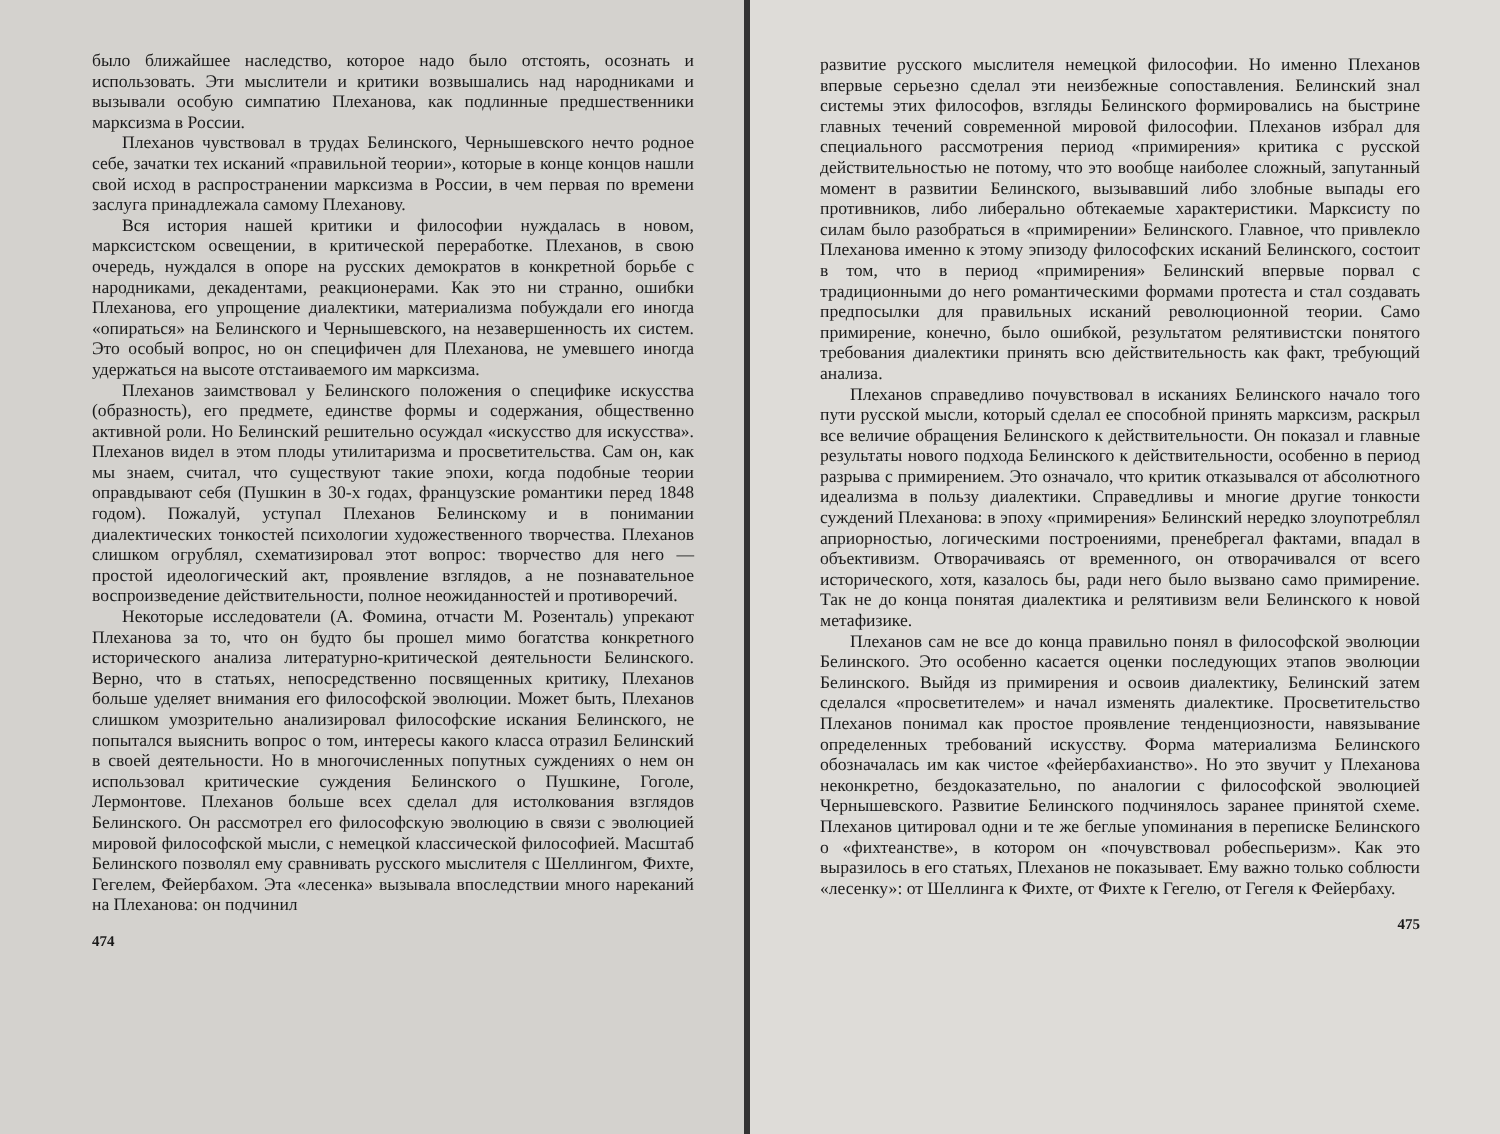было ближайшее наследство, которое надо было отстоять, осознать и использовать. Эти мыслители и критики возвышались над народниками и вызывали особую симпатию Плеханова, как подлинные предшественники марксизма в России.
Плеханов чувствовал в трудах Белинского, Чернышевского нечто родное себе, зачатки тех исканий «правильной теории», которые в конце концов нашли свой исход в распространении марксизма в России, в чем первая по времени заслуга принадлежала самому Плеханову.
Вся история нашей критики и философии нуждалась в новом, марксистском освещении, в критической переработке. Плеханов, в свою очередь, нуждался в опоре на русских демократов в конкретной борьбе с народниками, декадентами, реакционерами. Как это ни странно, ошибки Плеханова, его упрощение диалектики, материализма побуждали его иногда «опираться» на Белинского и Чернышевского, на незавершенность их систем. Это особый вопрос, но он специфичен для Плеханова, не умевшего иногда удержаться на высоте отстаиваемого им марксизма.
Плеханов заимствовал у Белинского положения о специфике искусства (образность), его предмете, единстве формы и содержания, общественно активной роли. Но Белинский решительно осуждал «искусство для искусства». Плеханов видел в этом плоды утилитаризма и просветительства. Сам он, как мы знаем, считал, что существуют такие эпохи, когда подобные теории оправдывают себя (Пушкин в 30-х годах, французские романтики перед 1848 годом). Пожалуй, уступал Плеханов Белинскому и в понимании диалектических тонкостей психологии художественного творчества. Плеханов слишком огрублял, схематизировал этот вопрос: творчество для него — простой идеологический акт, проявление взглядов, а не познавательное воспроизведение действительности, полное неожиданностей и противоречий.
Некоторые исследователи (А. Фомина, отчасти М. Розенталь) упрекают Плеханова за то, что он будто бы прошел мимо богатства конкретного исторического анализа литературно-критической деятельности Белинского. Верно, что в статьях, непосредственно посвященных критику, Плеханов больше уделяет внимания его философской эволюции. Может быть, Плеханов слишком умозрительно анализировал философские искания Белинского, не попытался выяснить вопрос о том, интересы какого класса отразил Белинский в своей деятельности. Но в многочисленных попутных суждениях о нем он использовал критические суждения Белинского о Пушкине, Гоголе, Лермонтове. Плеханов больше всех сделал для истолкования взглядов Белинского. Он рассмотрел его философскую эволюцию в связи с эволюцией мировой философской мысли, с немецкой классической философией. Масштаб Белинского позволял ему сравнивать русского мыслителя с Шеллингом, Фихте, Гегелем, Фейербахом. Эта «лесенка» вызывала впоследствии много нареканий на Плеханова: он подчинил
474
развитие русского мыслителя немецкой философии. Но именно Плеханов впервые серьезно сделал эти неизбежные сопоставления. Белинский знал системы этих философов, взгляды Белинского формировались на быстрине главных течений современной мировой философии. Плеханов избрал для специального рассмотрения период «примирения» критика с русской действительностью не потому, что это вообще наиболее сложный, запутанный момент в развитии Белинского, вызывавший либо злобные выпады его противников, либо либерально обтекаемые характеристики. Марксисту по силам было разобраться в «примирении» Белинского. Главное, что привлекло Плеханова именно к этому эпизоду философских исканий Белинского, состоит в том, что в период «примирения» Белинский впервые порвал с традиционными до него романтическими формами протеста и стал создавать предпосылки для правильных исканий революционной теории. Само примирение, конечно, было ошибкой, результатом релятивистски понятого требования диалектики принять всю действительность как факт, требующий анализа.
Плеханов справедливо почувствовал в исканиях Белинского начало того пути русской мысли, который сделал ее способной принять марксизм, раскрыл все величие обращения Белинского к действительности. Он показал и главные результаты нового подхода Белинского к действительности, особенно в период разрыва с примирением. Это означало, что критик отказывался от абсолютного идеализма в пользу диалектики. Справедливы и многие другие тонкости суждений Плеханова: в эпоху «примирения» Белинский нередко злоупотреблял априорностью, логическими построениями, пренебрегал фактами, впадал в объективизм. Отворачиваясь от временного, он отворачивался от всего исторического, хотя, казалось бы, ради него было вызвано само примирение. Так не до конца понятая диалектика и релятивизм вели Белинского к новой метафизике.
Плеханов сам не все до конца правильно понял в философской эволюции Белинского. Это особенно касается оценки последующих этапов эволюции Белинского. Выйдя из примирения и освоив диалектику, Белинский затем сделался «просветителем» и начал изменять диалектике. Просветительство Плеханов понимал как простое проявление тенденциозности, навязывание определенных требований искусству. Форма материализма Белинского обозначалась им как чистое «фейербахианство». Но это звучит у Плеханова неконкретно, бездоказательно, по аналогии с философской эволюцией Чернышевского. Развитие Белинского подчинялось заранее принятой схеме. Плеханов цитировал одни и те же беглые упоминания в переписке Белинского о «фихтеанстве», в котором он «почувствовал робеспьеризм». Как это выразилось в его статьях, Плеханов не показывает. Ему важно только соблюсти «лесенку»: от Шеллинга к Фихте, от Фихте к Гегелю, от Гегеля к Фейербаху.
475